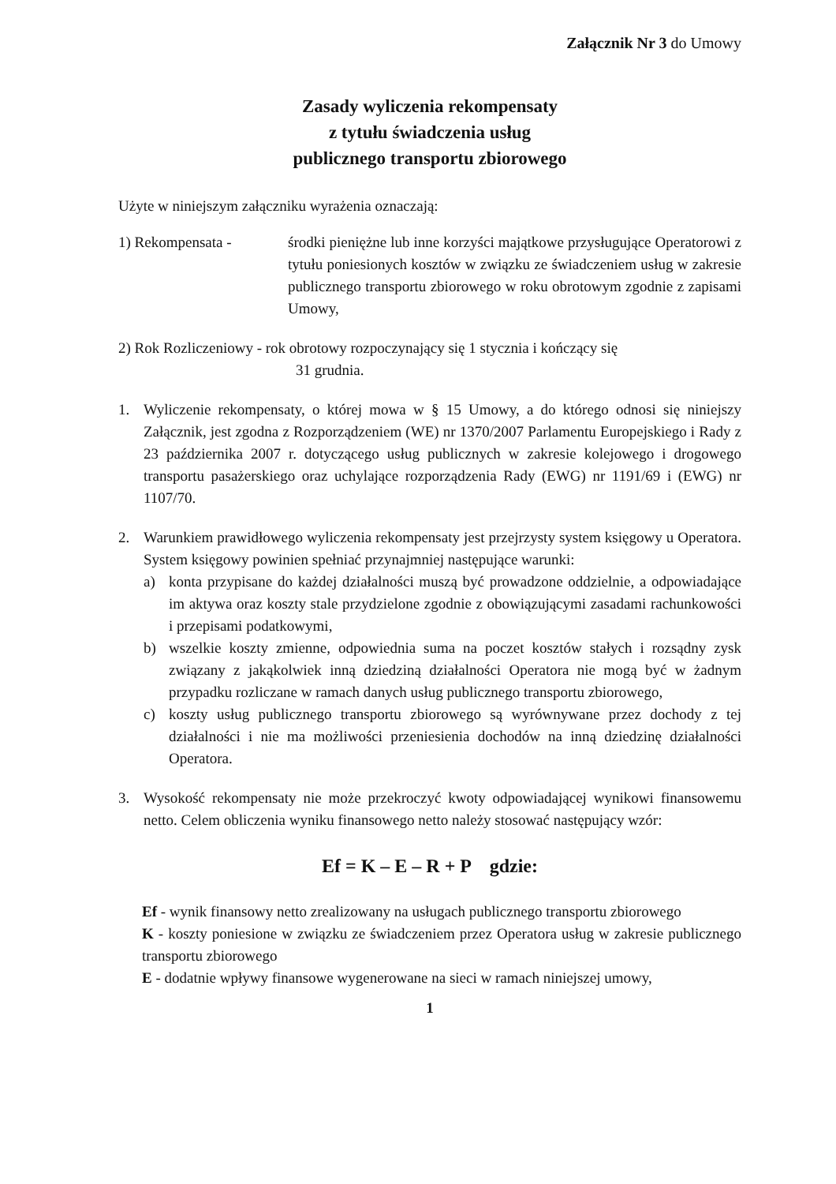Załącznik Nr 3 do Umowy
Zasady wyliczenia rekompensaty
z tytułu świadczenia usług
publicznego transportu zbiorowego
Użyte w niniejszym załączniku wyrażenia oznaczają:
1) Rekompensata - środki pieniężne lub inne korzyści majątkowe przysługujące Operatorowi z tytułu poniesionych kosztów w związku ze świadczeniem usług w zakresie publicznego transportu zbiorowego w roku obrotowym zgodnie z zapisami Umowy,
2) Rok Rozliczeniowy - rok obrotowy rozpoczynający się 1 stycznia i kończący się
31 grudnia.
1. Wyliczenie rekompensaty, o której mowa w § 15 Umowy, a do którego odnosi się niniejszy Załącznik, jest zgodna z Rozporządzeniem (WE) nr 1370/2007 Parlamentu Europejskiego i Rady z 23 października 2007 r. dotyczącego usług publicznych w zakresie kolejowego i drogowego transportu pasażerskiego oraz uchylające rozporządzenia Rady (EWG) nr 1191/69 i (EWG) nr 1107/70.
2. Warunkiem prawidłowego wyliczenia rekompensaty jest przejrzysty system księgowy u Operatora. System księgowy powinien spełniać przynajmniej następujące warunki:
a) konta przypisane do każdej działalności muszą być prowadzone oddzielnie, a odpowiadające im aktywa oraz koszty stale przydzielone zgodnie z obowiązującymi zasadami rachunkowości i przepisami podatkowymi,
b) wszelkie koszty zmienne, odpowiednia suma na poczet kosztów stałych i rozsądny zysk związany z jakąkolwiek inną dziedziną działalności Operatora nie mogą być w żadnym przypadku rozliczane w ramach danych usług publicznego transportu zbiorowego,
c) koszty usług publicznego transportu zbiorowego są wyrównywane przez dochody z tej działalności i nie ma możliwości przeniesienia dochodów na inną dziedzinę działalności Operatora.
3. Wysokość rekompensaty nie może przekroczyć kwoty odpowiadającej wynikowi finansowemu netto. Celem obliczenia wyniku finansowego netto należy stosować następujący wzór:
Ef = K – E – R + P gdzie:
Ef - wynik finansowy netto zrealizowany na usługach publicznego transportu zbiorowego
K - koszty poniesione w związku ze świadczeniem przez Operatora usług w zakresie publicznego transportu zbiorowego
E - dodatnie wpływy finansowe wygenerowane na sieci w ramach niniejszej umowy,
1